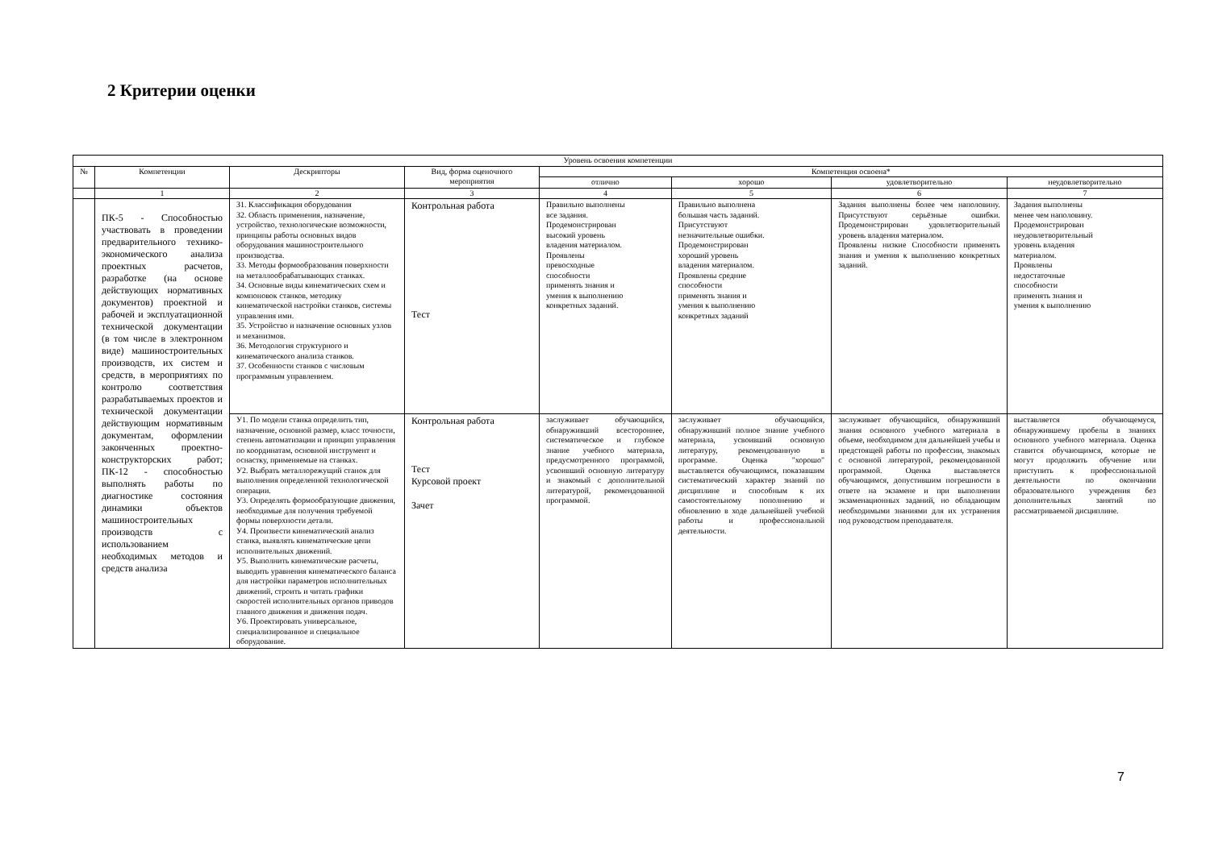2 Критерии оценки
| Уровень освоения компетенции | | | | | | | |
| --- | --- | --- | --- | --- | --- | --- | --- |
| № | Компетенции | Дескрипторы | Вид, форма оценочного мероприятия | Компетенция освоена* | | | |
| | | | | отлично | хорошо | удовлетворительно | неудовлетворительно |
| | 1 | 2 | 3 | 4 | 5 | 6 | 7 |
| | ПК-5 - Способностью участвовать в проведении предварительного технико-экономического анализа проектных расчетов, разработке (на основе действующих нормативных документов) проектной и рабочей и эксплуатационной технической документации (в том числе в электронном виде) машиностроительных производств, их систем и средств, в мероприятиях по контролю соответствия разрабатываемых проектов и технической документации действующим нормативным документам, оформлении законченных проектно-конструкторских работ; ПК-12 - способностью выполнять работы по диагностике состояния динамики объектов машиностроительных производств с использованием необходимых методов и средств анализа | З1. Классификация оборудования З2. Область применения, назначение, устройство, технологические возможности, принципы работы основных видов оборудования машиностроительного производства. З3. Методы формообразования поверхности на металлообрабатывающих станках. З4. Основные виды кинематических схем и компоновок станков, методику кинематической настройки станков, системы управления ими. З5. Устройство и назначение основных узлов и механизмов. З6. Методология структурного и кинематического анализа станков. З7. Особенности станков с числовым программным управлением. | Контрольная работа Тест | Правильно выполнены все задания. Продемонстрирован высокий уровень владения материалом. Проявлены превосходные способности применять знания и умения к выполнению конкретных заданий. | Правильно выполнена большая часть заданий. Присутствуют незначительные ошибки. Продемонстрирован хороший уровень владения материалом. Проявлены средние способности применять знания и умения к выполнению конкретных заданий | Задания выполнены более чем наполовину. Присутствуют серьёзные ошибки. Продемонстрирован удовлетворительный уровень владения материалом. Проявлены низкие Способности применять знания и умения к выполнению конкретных заданий. | Задания выполнены менее чем наполовину. Продемонстрирован неудовлетворительный уровень владения материалом. Проявлены недостаточные способности применять знания и умения к выполнению |
| | | У1. По модели станка определить тип, назначение, основной размер, класс точности, степень автоматизации и принцип управления по координатам, основной инструмент и оснастку, применяемые на станках. У2. Выбрать металлорежущий станок для выполнения определенной технологической операции. У3. Определять формообразующие движения, необходимые для получения требуемой формы поверхности детали. У4. Произвести кинематический анализ станка, выявлять кинематические цепи исполнительных движений. У5. Выполнить кинематические расчеты, выводить уравнения кинематического баланса для настройки параметров исполнительных движений, строить и читать графики скоростей исполнительных органов приводов главного движения и движения подач. У6. Проектировать универсальное, специализированное и специальное оборудование. | Контрольная работа Тест Курсовой проект Зачет | заслуживает обучающийся, обнаруживший всестороннее, систематическое и глубокое знание учебного материала, предусмотренного программой, усвоивший основную литературу и знакомый с дополнительной литературой, рекомендованной программой. | заслуживает обучающийся, обнаруживший полное знание учебного материала, усвоивший основную литературу, рекомендованную в программе. Оценка "хорошо" выставляется обучающимся, показавшим систематический характер знаний по дисциплине и способным к их самостоятельному пополнению и обновлению в ходе дальнейшей учебной работы и профессиональной деятельности. | заслуживает обучающийся, обнаруживший знания основного учебного материала в объеме, необходимом для дальнейшей учебы и предстоящей работы по профессии, знакомых с основной литературой, рекомендованной программой. Оценка выставляется обучающимся, допустившим погрешности в ответе на экзамене и при выполнении экзаменационных заданий, но обладающим необходимыми знаниями для их устранения под руководством преподавателя. | выставляется обучающемуся, обнаружившему пробелы в знаниях основного учебного материала. Оценка ставится обучающимся, которые не могут продолжить обучение или приступить к профессиональной деятельности по окончании образовательного учреждения без дополнительных занятий по рассматриваемой дисциплине. |
7